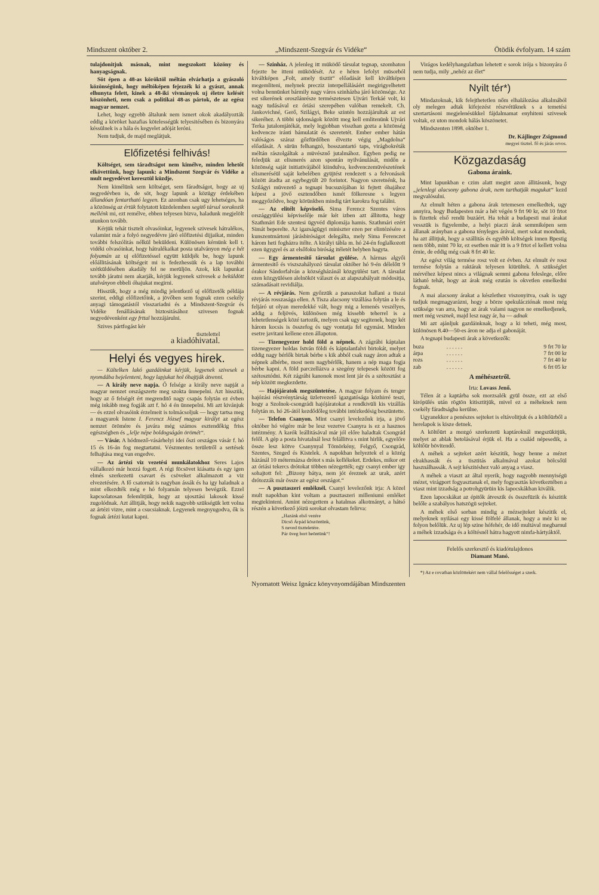Mindszent október 2. „Mindszent-Szegvár és Vidéke“Ötödik évfolyam. 14 szám
tulajdonitjuk másnak, mint megszokott közöny és hanyagságnak.
Söt épen a 48-as köröktöl méltán elvárhatja a gyászoló közönségünk, hogy méltóképen fejezzék ki a gyászt, annak elhunyta felett, kinek a 48-iki vivmányok uj életre kelését köszönheti, nem csak a politikai 48-as pártok, de az egész magyar nemzet.
Lehet, hogy egyebb általunk nem ismert okok akadályozták eddig a köröket hazafias kötelességük telyesitésében és bizonyára késsülnek is a hála és kegyelet adóját leróni.
Nem tudjuk, de majd meglátjuk.
Előfizetési felhivás!
Költséget, sem táradtságot nem kimélve, minden lehetőt elkövettünk, hogy lapunk: a Mindszent Szegvár és Vidéke a mult negyedévet keresztül küzdje.
Nem kimélünk sem költséget, sem fáradtságot, hogy az uj negyedévben is, de söt, hogy lapunk a közügy érdekében állandóan fentartható legyen. Ez azonban csak ugy lehetséges, ha a közönség az értük folytatott küzdelemben segitő társul sorakozik mellénk mi, ezt remélve, ebben telyesen bizva, haladunk megjelölt utunkon tovább.
Kérjük tehát tisztelt olvasóinkat, legyenek szivesek hátralékos, valamint már a folyó negyedévre járó előfizetési dijjaikat, minden további felszólitás nélkül beküldeni. Különösen kérnünk kell t. vidéki olvasóinkat, hogy hátralékaikat posta utalványon még e hét folyamán az uj előfizetéssel együtt küldjék be, hogy lapunk előállitásának költségeit mi is fedezhessük és a lap további szétküldésében akadály fel ne merüljön. Azok, kik lapunkat tovább járatni nem akarják, kérjük legyenek szivesek a beküldött utalványon ebbeli óhajukat megirni.
Hisszük, hogy a még mindig jelentkező uj előfizetők példája szerint, eddigi előfizetőink, a jövőben sem fognak ezen csekély anyagi támogatástól visszariadni és a Mindszent-Szegvár és Vidéke fenállásának biztositásához szivesen fognak negyedévenként egy frttal hozzájárulni.
Szives pártfogást kér
tisztelettel
a kiadóhivatal.
Helyi és vegyes hirek.
— Kültelken lakó gazdáinkat kérjük, legyenek szivesek a nyomdába bejelenteni, hogy lapjukat hol óhajtják átvenni.
— A király neve napja. Ő felsége a király neve napját a magyar nemzet országszerte meg szokta ünnepelni. Azt hisszük, hogy az ő felségét ért megrenditő nagy csapás folytán ez évben még inkább meg fogják azt f. hó 4 én ünnepelni. Mi azt kivánjuk — és ezzel olvasóink érzelmeit is tolmácsoljuk — hogy tartsa meg a magyarok Istene I. Ferencz József magyar királyt az egész nemzet örömére és javára még számos esztendőkig friss egészségben és „lelje népe boldogságán örömét“.
— Vásár. A hódmező-vásárhelyi idei őszi országos vásár f. hó 15 és 16-án fog megtartatni. Vészmentes területről a sertések felhajtása meg van engedve.
— Az ártézi viz vezetési munkálatokhoz Seres Lajos vállalkozó már hozzá fogott. A régi föcsövet kiásatta és egy igen elmés szerkezetü csavart és csöveket alkalmazott a viz elvezetésére. A fő csatornát is nagyban ássák és ha igy haladnak a mint elkezdték még e hó folyamán telyesen bevégzik. Ezzel kapcsolatosan felemlitjük, hogy az ujosztási lakosok kissé zugolódnak. Azt állitják, hogy nekik nagyobb szükségük lett volna az ártézi vizre, mint a csucsiaknak. Legyenek megnyugodva, ők is fognak ártézi kutat kapni.
— Szinház. A jelenleg itt müködő társulat tegnap, szombaton fejezte be itteni müködését. Az e héten lefolyt müsorból kiváltképen „Folt, amely tisztit“ előadását kell kiváltképen megemliteni, melynek precziz interpellálásáért megirigyelhetett volna bennünket bármily nagy város szinházba járó közönsége. Az est sikerének oroszlánrésze természetesen Ujvári Terkáé volt, ki nagy tudásával ez óriási szerepében valóban remekelt. Ch. Jankovichné, Gerő, Szilágyi, Beke szintén hozzájárultak az est sikeréhez. A többi ujdonságok között meg kell emlitenünk Ujvári Terka jutalomjátékát, mely legjobban visszhan gozta a közönség kedvencze iránti bámulatát és szeretetét. Ember ember hátán valóságos száraz gőzfürdőben élvezte végig „Magdolna“ előadását. A sürün felhangzó, bosszantartó taps, virágbokréták méltán rászolgáltak a müvésznő jutalmához. Egyben pedig ne feledjük az elismerés azon spontán nyilvánulását, midőn a közönség saját initiativájából kiindulva, kedvenczemüvészetének elismeréséül saját kebelében gyüjtést rendezett s a felvonások között átadta az egybegyült 20 forintot. Nagyon szeretnénk, ha Szilágyi müvezető a tegnapi bucsuzójában ki fejtett óhajához képest a jövő esztendőben ismét fölkeresne s legyen meggyőződve, hogy körünkben mindig tárt karokra fog találni.
— Az elitélt képviselő. Sima Ferencz Szentes város országgyülési képviselője már két izben azt állitotta, hogy Szathmári Ede szentesi ügyvéd diplomája hamis. Szathmári ezért Simát beperelte. Az igazságügyi miniszter ezen per elintézésére a kunszentmártoni járásbiróságot delegálta, mely Sima Ferenczet három heti fogházra itélte. A királyi tábla m. hó 24-én foglalkozott ezen ügygyel és az elsőfoku biróság itéletét helyben hagyta.
— Egy ármentesitő társulat gyülése. A hármas algyői ármentesitő és viszszahályozó társulat október hó 9-én délelőtt 9 órakor Sándorfalván a községházánál közgyülést tart. A társulat ezen közgyülésen alelnököt választ és az alapszabályait módositja, számadásait revidiálja.
— A révjárás. Nem győzzük a panaszokat hallani a tiszai révjárás rosszasága ellen. A Tisza alacsony vizállása folytán a le és feljáró ut olyan meredekké vált, hogy mig a lemenés veszélyes, addig a feljövés, különösen még kissebb teherrel is a lehetetlenségek közé tartozik, melyen csak ugy segitenek, hogy két három kocsis is összefog és ugy vontatja fel egymást. Minden esetre javitani kellene ezen állapoton.
— Tizenegyezer hold föld a népnek. A zágrábi káptalan tizenegyezer holdas István földi és káptalanfalvi birtokát, melyet eddig nagy bérlők birtak bérbe s kik abból csak nagy áron adtak a népnek albérbe, most nem nagybérlők, hanem a nép maga fogja bérbe kapni. A föld parczellázva a szegény telepesek között fog szétosztódni. Két zágrábi kanonok most lent jár és a szétosztást a nép között megkezdette.
— Hajójáratok megszüntetése. A magyar folyam és tenger hajózási részvénytárság üzletvezető igazgatósága közhirré teszi, hogy a Szolnok-csongrádi hajójáratokat a rendkivüli kis vizállás folytán m. hó 26-ától kezdődőleg további intézkedésig beszüntette.
— Telefon Csanyon. Mint csanyi levelezőnk irja, a jövő október hó végére már be lesz vezetve Csanyra is ez a hasznos intézmény. A karók leállitásával már jól előre haladtak Csongrád felől. A gép a posta hivatalnál lesz felállitva s mint hirlik, egyelőre össze lesz kötve Csanynyal Tömörkény, Felgyő, Csongrád, Szentes, Szeged és Kistelek. A napokban helyeztek el a közég házánál 10 métermázsa drótot s más kellékeket. Erdekes, mikor ott az óriási tekercs drótokat többen nézegették; egy csanyi ember igy sohajtott fel: „Bizony bátya, nem jót éreznek az urak, azért drótozzák már össze az egész országot.“
— A pusztaszeri emléknél. Csanyi levelezőnk irja: A közel mult napokban kint voltam a pusztaszeri milleniumi emléket megtekinteni. Amint nézegettem a hatalmas alkotmányt, a hátsó részén a következő jóizü sorokat olvastam felirva:
„Hazánk első vezére
Dicső Árpád köszöntünk,
S neved tiszteletére.
Pár üveg bort beöntünk“!
Virágos kedélyhangulatban lehetett e sorok irója s bizonyára ő nem tudja, mily „nehéz az élet“
Nyilt tér*)
Mindazoknak, kik felejthetetlen nőm elhalálozása alkalmából oly melegen adtak kifejezést részvétüknek s a temetési szertartásoni megjelenésükkel fájdalmamat enyhiteni szivesek voltak, ez uton mondok hálás köszönetet.
Mindszenten 1898. október 1.
Dr. Kájlinger Zsigmond
megyei tisztel. fő és járás orvos.
Közgazdaság
Gabona áraink.
Mint lapunkban e czim alatt megirt azon állitásunk, hogy „jelenlegi alacsony gabona árak, nem tarthatják magukat“ kezd megvalósulni.
Az elmult héten a gabona árak tetemesen emelkedtek, ugy annyira, hogy Budapesten már a hét végén 9 frt 90 kr, söt 10 frtot is fizettek első rendü buzáért. Ha tehát a budapesti mai árakat vesszük is figyelembe, a helyi piaczi árak semmiképen sem állanak arányban a gabona tényleges árával, mert sokat mondunk, ha azt állitjuk, hogy a szállitás és egyébb költségek innen Bpestig nem több, mint 70 kr, ez esetben már itt is a 9 frtot el kellett volna érnie, de eddig még csak 8 frt 40 kr.
Az egész világ termése rosz volt ez évben. Az elmult év rosz termése folytán a raktárak telyesen kiürültek. A szükséglet mérvéhez képest nincs a világnak semmi gabona feleslege, előre látható tehát, hogy az árak még ezután is okvetlen emelkedni fognak.
A mai alacsony árakat a készlethez viszonyitva, csak is ugy tudjuk megmagyarázni, hogy a börze spekulácziónak most még szüksége van arra, hogy az árak valami nagyon ne emelkedjenek, mert még vesznek, majd lesz nagy ár, ha — adnak
Mi azt ajánljuk gazdáinknak, hogy a ki teheti, még most, különösen 8.40—50-es áron ne adja el gabonáját.
A tegnapi budapesti árak a következők:
| buza | . . . . . . | 9 frt 70 kr |
| árpa | . . . . . . | 7 frt 00 kr |
| rozs | . . . . . . | 7 frt 40 kr |
| zab | . . . . . . | 6 frt 05 kr |
A méhészetről.
Irta: Lovass Jenő.
Télen át a kaptárba sok morzsalék gyül össze, ezt az első kirópülés után rögtön kitisztitjük, mivel ez a méheknek nem csekély fáradtságba kerülne.
Ugyanekkor a penészes sejteket is eltávolitjuk és a költőürből a herelapok is kisze detnek.
A költőürt a mozgó szerkezetü kaptároknál megszükitjük, melyet az ablak betolásával érjük el. Ha a család népesedik, a költőür bövitendő.
A méhek a sejteket azért készitik, hogy benne a mézet elrakhassák és a tisztitás alkalmával azokat bölcsőül használhassák. A sejt készitéshez való anyag a viasz.
A méhek a viaszt az által nyerik, hogy nagyobb mennyiségü mézet, virágport fogyasztanak el, mely fogyasztás következtében a viasz mint izzadság a potrohgyürüin kis lapocskákban kiválik.
Ezen lapocskákat az épitők átveszik és összefüzik és készitik belőle a szabályos hatszögü sejteket.
A méhek első sorban mindig a mézsejteket készitik el, melyeknek nyilásai egy kissé fölfelé állanak, hogy a méz ki ne folyon belőlük. Az uj lép szine hófehér, de idő multával megbarnul a méhek izzadsága és a költésnél hátra hagyott nimfa-hártyáktól.
Felelős szerkesztő és kiadótulajdonos
Diamant Manó.
*) Az e rovatban közlöttekért nem vállal felelősséget a szerk.
Nyomatott Weisz Ignácz könyvnyomdájában Mindszenten